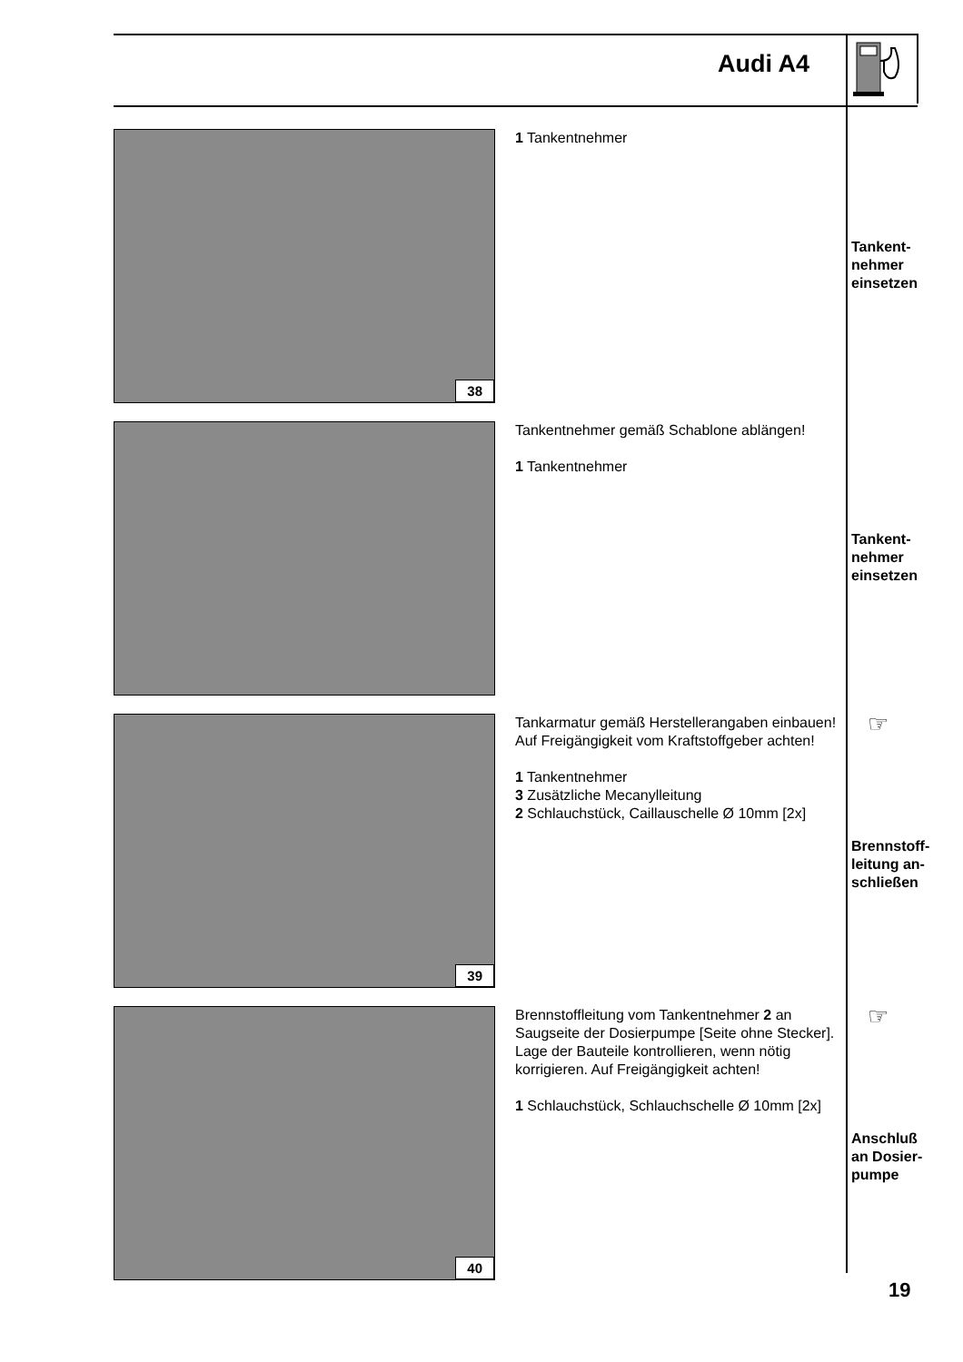Audi A4
38
1 Tankentnehmer
Tankent-
nehmer
einsetzen
Tankentnehmer gemäß Schablone ablängen!
1 Tankentnehmer
Tankent-
nehmer
einsetzen
39
Tankarmatur gemäß Herstellerangaben einbauen! Auf Freigängigkeit vom Kraftstoffgeber achten!
1 Tankentnehmer
3 Zusätzliche Mecanylleitung
2 Schlauchstück, Caillauschelle Ø 10mm [2x]
☞
Brennstoff-
leitung an-
schließen
40
Brennstoffleitung vom Tankentnehmer 2 an Saugseite der Dosierpumpe [Seite ohne Stecker].
Lage der Bauteile kontrollieren, wenn nötig korrigieren. Auf Freigängigkeit achten!
1 Schlauchstück, Schlauchschelle Ø 10mm [2x]
☞
Anschluß
an Dosier-
pumpe
19